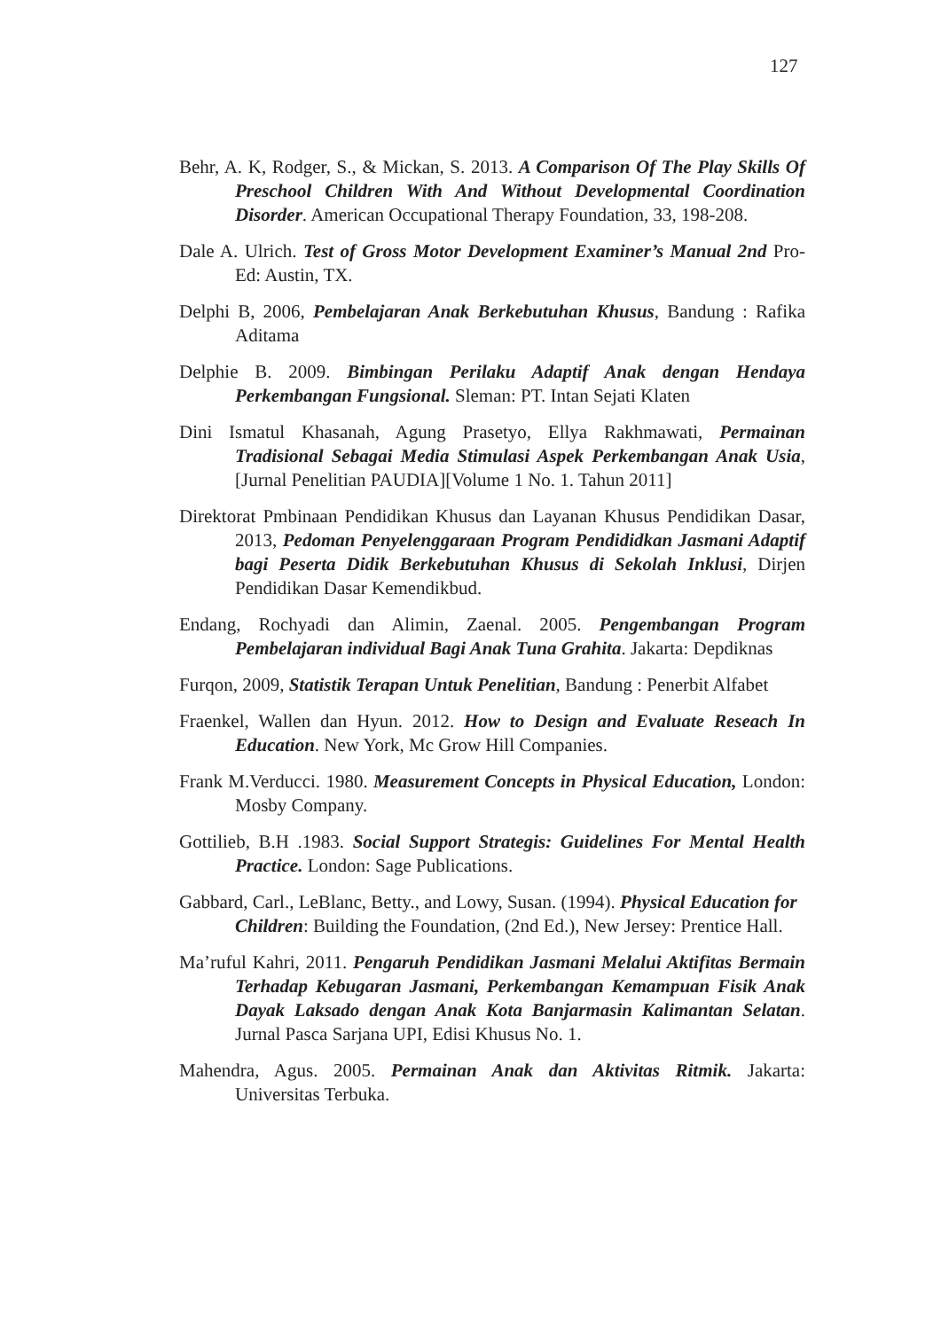127
Behr, A. K, Rodger, S., & Mickan, S. 2013. A Comparison Of The Play Skills Of Preschool Children With And Without Developmental Coordination Disorder. American Occupational Therapy Foundation, 33, 198-208.
Dale A. Ulrich. Test of Gross Motor Development Examiner’s Manual 2nd Pro-Ed: Austin, TX.
Delphi B, 2006, Pembelajaran Anak Berkebutuhan Khusus, Bandung : Rafika Aditama
Delphie B. 2009. Bimbingan Perilaku Adaptif Anak dengan Hendaya Perkembangan Fungsional. Sleman: PT. Intan Sejati Klaten
Dini Ismatul Khasanah, Agung Prasetyo, Ellya Rakhmawati, Permainan Tradisional Sebagai Media Stimulasi Aspek Perkembangan Anak Usia, [Jurnal Penelitian PAUDIA][Volume 1 No. 1. Tahun 2011]
Direktorat Pmbinaan Pendidikan Khusus dan Layanan Khusus Pendidikan Dasar, 2013, Pedoman Penyelenggaraan Program Pendididkan Jasmani Adaptif bagi Peserta Didik Berkebutuhan Khusus di Sekolah Inklusi, Dirjen Pendidikan Dasar Kemendikbud.
Endang, Rochyadi dan Alimin, Zaenal. 2005. Pengembangan Program Pembelajaran individual Bagi Anak Tuna Grahita. Jakarta: Depdiknas
Furqon, 2009, Statistik Terapan Untuk Penelitian, Bandung : Penerbit Alfabet
Fraenkel, Wallen dan Hyun. 2012. How to Design and Evaluate Reseach In Education. New York, Mc Grow Hill Companies.
Frank M.Verducci. 1980. Measurement Concepts in Physical Education, London: Mosby Company.
Gottilieb, B.H .1983. Social Support Strategis: Guidelines For Mental Health Practice. London: Sage Publications.
Gabbard, Carl., LeBlanc, Betty., and Lowy, Susan. (1994). Physical Education for Children: Building the Foundation, (2nd Ed.), New Jersey: Prentice Hall.
Ma’ruful Kahri, 2011. Pengaruh Pendidikan Jasmani Melalui Aktifitas Bermain Terhadap Kebugaran Jasmani, Perkembangan Kemampuan Fisik Anak Dayak Laksado dengan Anak Kota Banjarmasin Kalimantan Selatan. Jurnal Pasca Sarjana UPI, Edisi Khusus No. 1.
Mahendra, Agus. 2005. Permainan Anak dan Aktivitas Ritmik. Jakarta: Universitas Terbuka.